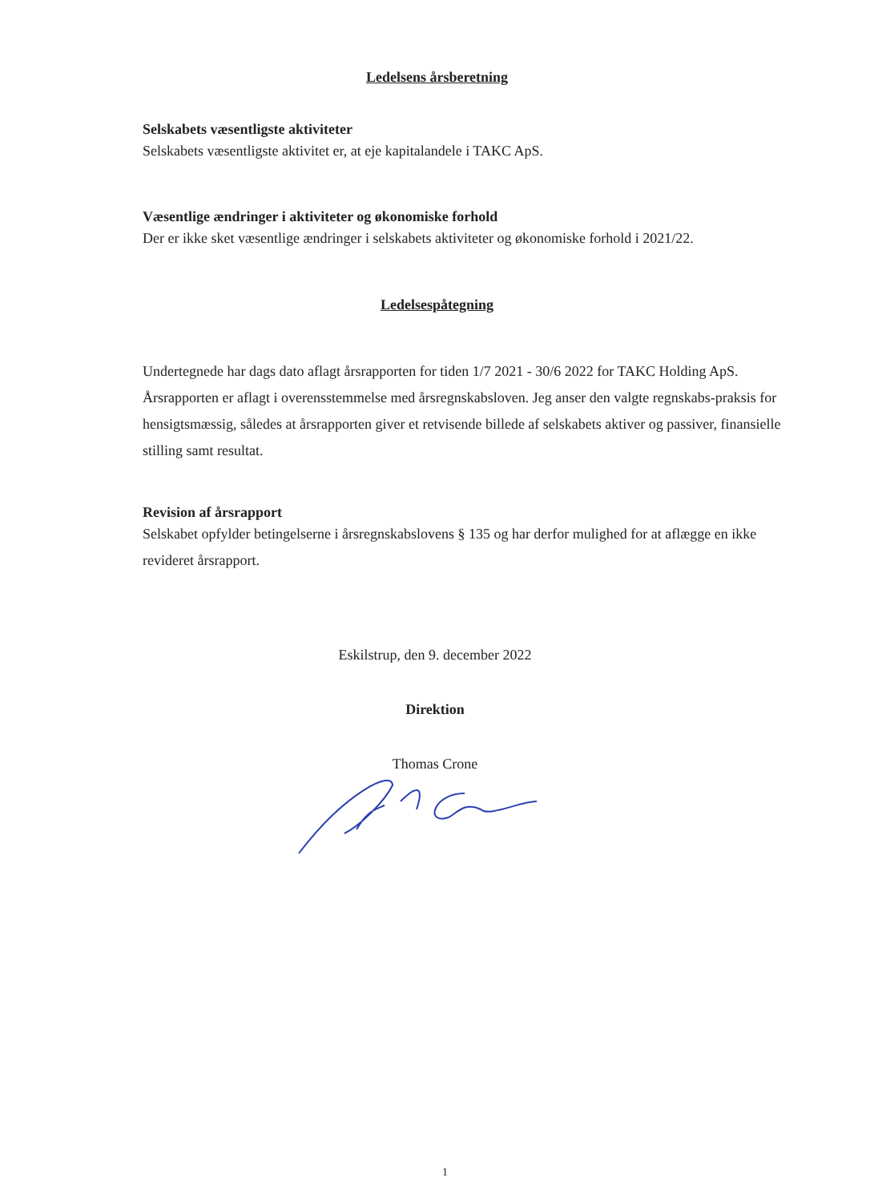Ledelsens årsberetning
Selskabets væsentligste aktiviteter
Selskabets væsentligste aktivitet er, at eje kapitalandele i TAKC ApS.
Væsentlige ændringer i aktiviteter og økonomiske forhold
Der er ikke sket væsentlige ændringer i selskabets aktiviteter og økonomiske forhold i 2021/22.
Ledelsespåtegning
Undertegnede har dags dato aflagt årsrapporten for tiden 1/7 2021 - 30/6 2022 for TAKC Holding ApS.
Årsrapporten er aflagt i overensstemmelse med årsregnskabsloven. Jeg anser den valgte regnskabs-praksis for hensigtsmæssig, således at årsrapporten giver et retvisende billede af selskabets aktiver og passiver, finansielle stilling samt resultat.
Revision af årsrapport
Selskabet opfylder betingelserne i årsregnskabslovens § 135 og har derfor mulighed for at aflægge en ikke revideret årsrapport.
Eskilstrup, den 9. december 2022
Direktion
Thomas Crone
1